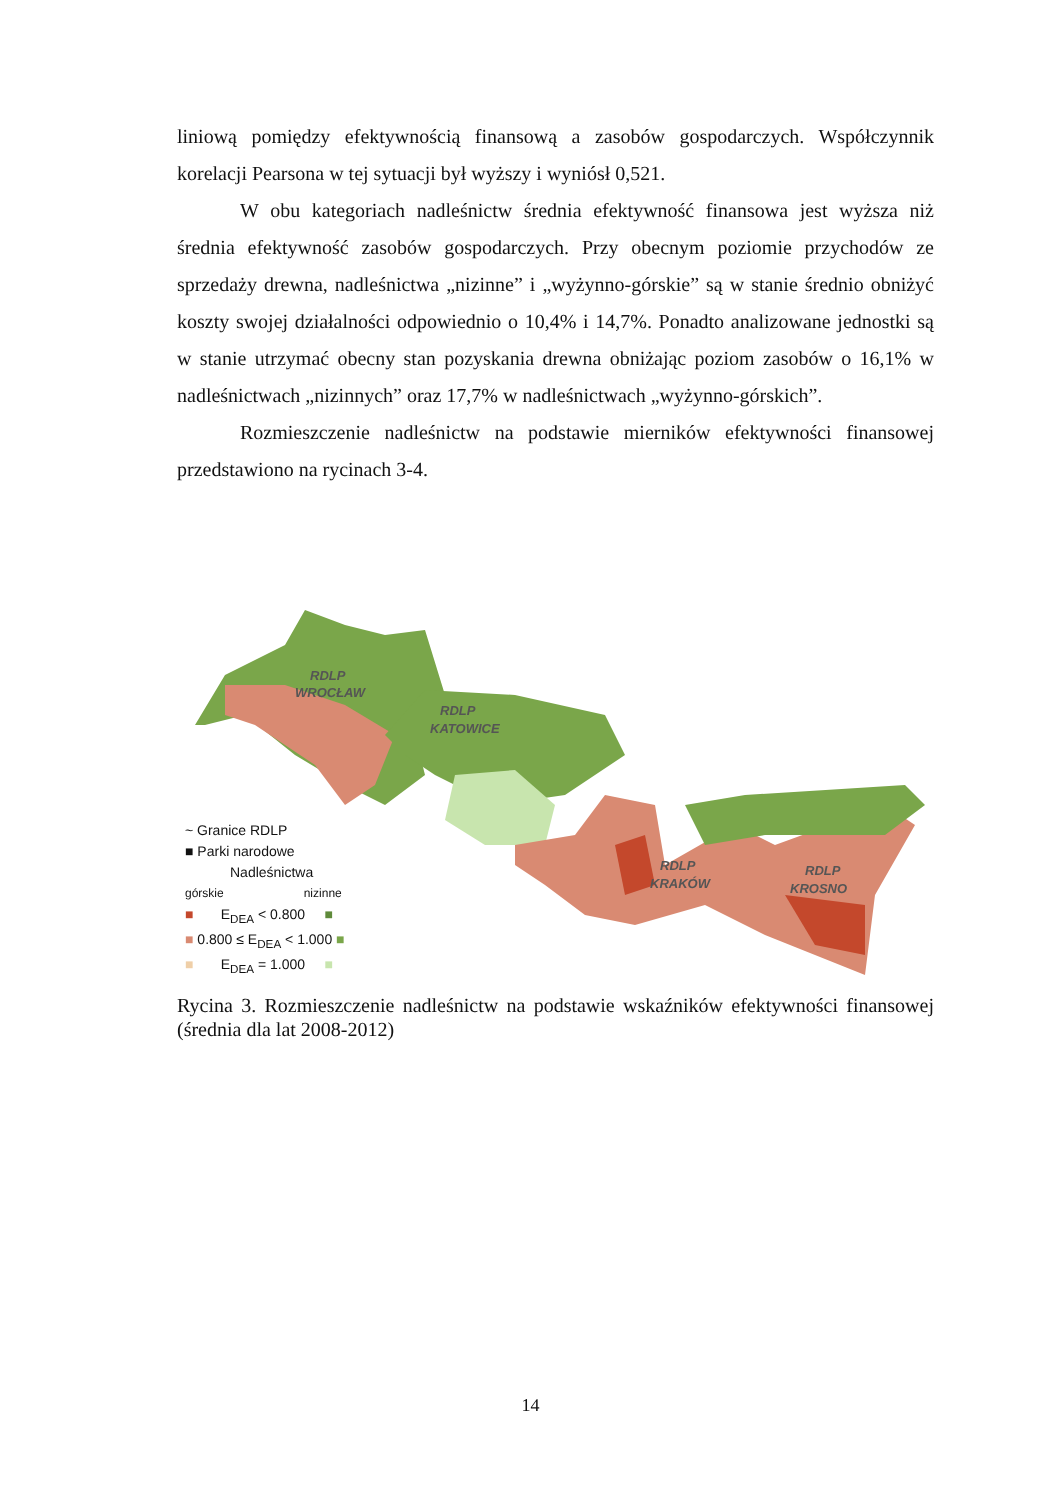liniową pomiędzy efektywnością finansową a zasobów gospodarczych. Współczynnik korelacji Pearsona w tej sytuacji był wyższy i wyniósł 0,521.
W obu kategoriach nadleśnictw średnia efektywność finansowa jest wyższa niż średnia efektywność zasobów gospodarczych. Przy obecnym poziomie przychodów ze sprzedaży drewna, nadleśnictwa „nizinne” i „wyżynno-górskie” są w stanie średnio obniżyć koszty swojej działalności odpowiednio o 10,4% i 14,7%. Ponadto analizowane jednostki są w stanie utrzymać obecny stan pozyskania drewna obniżając poziom zasobów o 16,1% w nadleśnictwach „nizinnych” oraz 17,7% w nadleśnictwach „wyżynno-górskich”.
Rozmieszczenie nadleśnictw na podstawie mierników efektywności finansowej przedstawiono na rycinach 3-4.
RDLP
KATOWICE
RDLP
WROCŁAW
RDLP
KRAKÓW
RDLP
KROSNO
~ Granice RDLP
■ Parki narodowe
Nadleśnictwa
górskie nizinne
■ E<sub>DEA</sub> < 0.800 ■
■ 0.800 ≤ E<sub>DEA</sub> < 1.000 ■
■ E<sub>DEA</sub> = 1.000 ■
Rycina 3. Rozmieszczenie nadleśnictw na podstawie wskaźników efektywności finansowej (średnia dla lat 2008-2012)
14